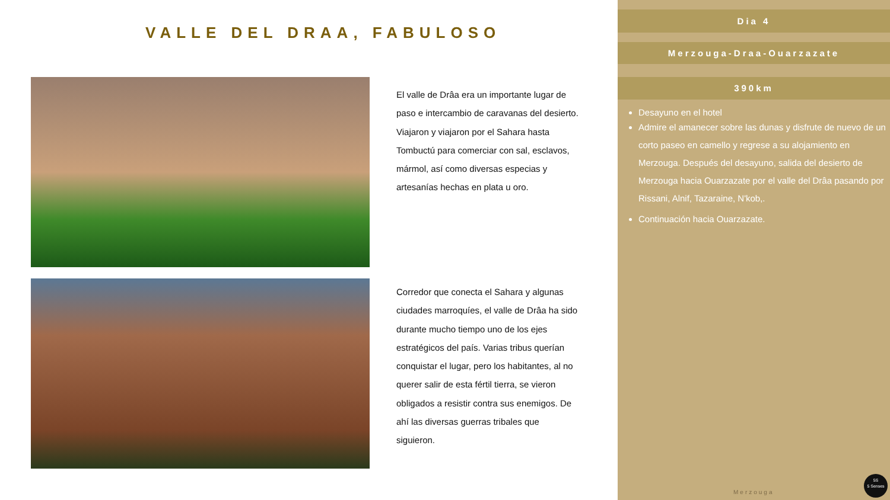VALLE DEL DRAA, FABULOSO
El valle de Drâa era un importante lugar de paso e intercambio de caravanas del desierto. Viajaron y viajaron por el Sahara hasta Tombuctú para comerciar con sal, esclavos, mármol, así como diversas especias y artesanías hechas en plata u oro.
Corredor que conecta el Sahara y algunas ciudades marroquíes, el valle de Drâa ha sido durante mucho tiempo uno de los ejes estratégicos del país. Varias tribus querían conquistar el lugar, pero los habitantes, al no querer salir de esta fértil tierra, se vieron obligados a resistir contra sus enemigos. De ahí las diversas guerras tribales que siguieron.
Dia 4
Merzouga-Draa-Ouarzazate
390km
Desayuno en el hotel
Admire el amanecer sobre las dunas y disfrute de nuevo de un corto paseo en camello y regrese a su alojamiento en Merzouga. Después del desayuno, salida del desierto de Merzouga hacia Ouarzazate por el valle del Drâa pasando por Rissani, Alnif, Tazaraine, N'kob,.
Continuación hacia Ouarzazate.
Merzouga
5S
5 Senses